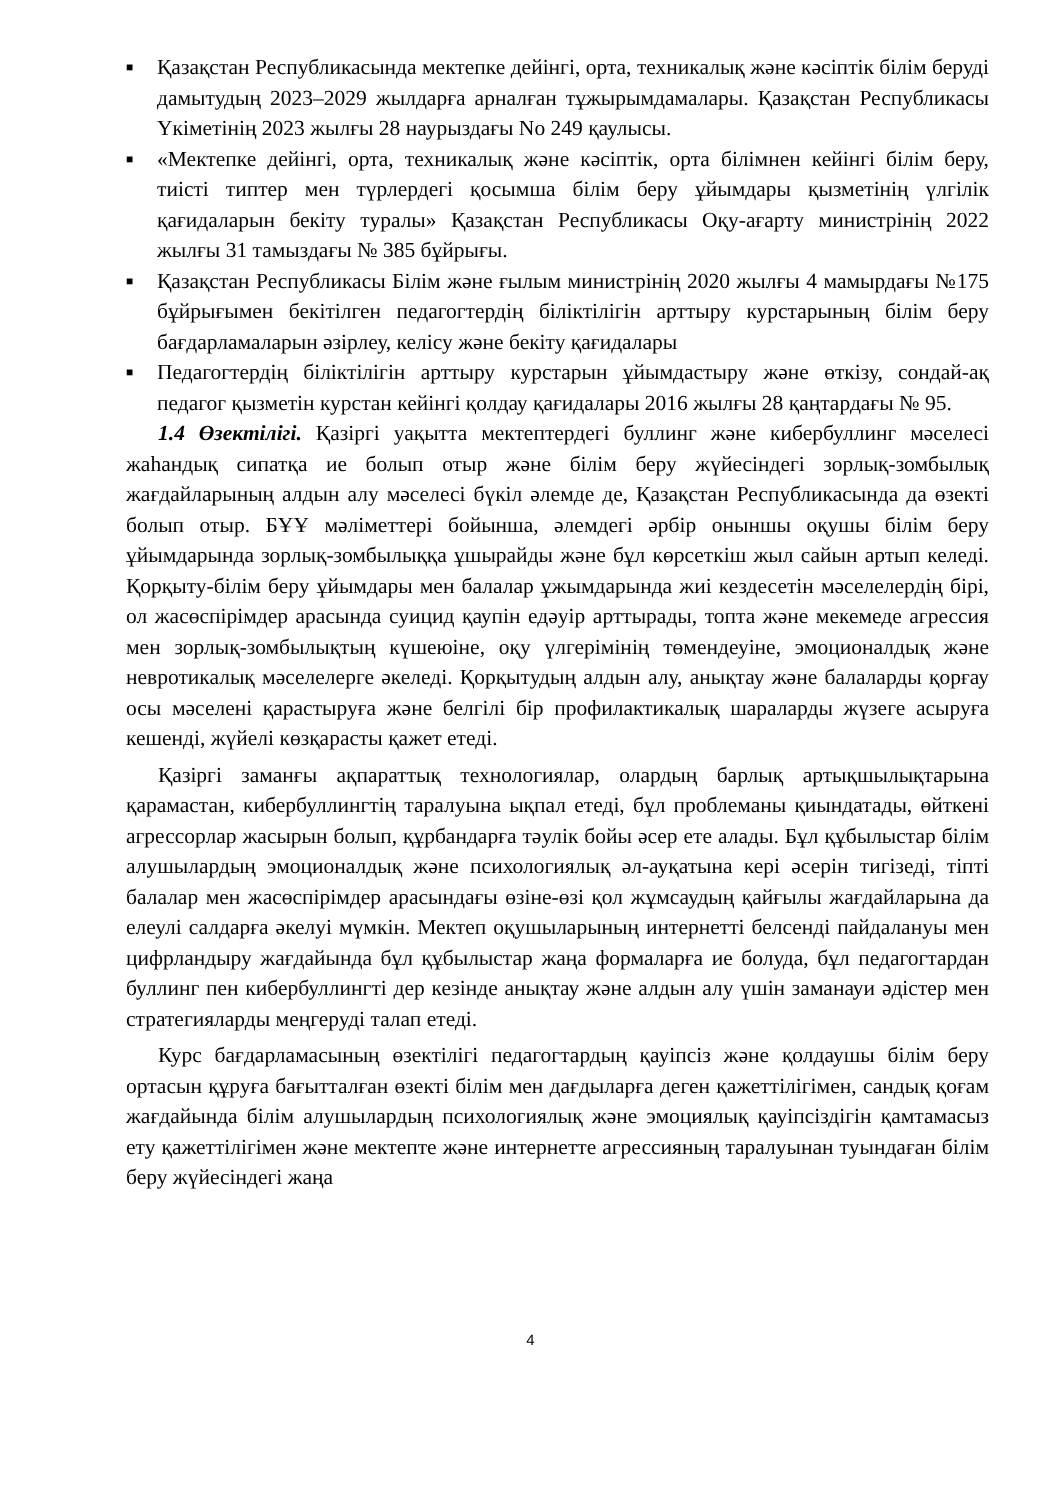■ Қазақстан Республикасында мектепке дейінгі, орта, техникалық және кәсіптік білім беруді дамытудың 2023–2029 жылдарға арналған тұжырымдамалары. Қазақстан Республикасы Үкіметінің 2023 жылғы 28 наурыздағы No 249 қаулысы.
■ «Мектепке дейінгі, орта, техникалық және кәсіптік, орта білімнен кейінгі білім беру, тиісті типтер мен түрлердегі қосымша білім беру ұйымдары қызметінің үлгілік қағидаларын бекіту туралы» Қазақстан Республикасы Оқу-ағарту министрінің 2022 жылғы 31 тамыздағы № 385 бұйрығы.
■ Қазақстан Республикасы Білім және ғылым министрінің 2020 жылғы 4 мамырдағы №175 бұйрығымен бекітілген педагогтердің біліктілігін арттыру курстарының білім беру бағдарламаларын әзірлеу, келісу және бекіту қағидалары
■ Педагогтердің біліктілігін арттыру курстарын ұйымдастыру және өткізу, сондай-ақ педагог қызметін курстан кейінгі қолдау қағидалары 2016 жылғы 28 қаңтардағы № 95.
1.4 Өзектілігі. Қазіргі уақытта мектептердегі буллинг және кибербуллинг мәселесі жаһандық сипатқа ие болып отыр және білім беру жүйесіндегі зорлық-зомбылық жағдайларының алдын алу мәселесі бүкіл әлемде де, Қазақстан Республикасында да өзекті болып отыр. БҰҰ мәліметтері бойынша, әлемдегі әрбір оныншы оқушы білім беру ұйымдарында зорлық-зомбылыққа ұшырайды және бұл көрсеткіш жыл сайын артып келеді. Қорқыту-білім беру ұйымдары мен балалар ұжымдарында жиі кездесетін мәселелердің бірі, ол жасөспірімдер арасында суицид қаупін едәуір арттырады, топта және мекемеде агрессия мен зорлық-зомбылықтың күшеюіне, оқу үлгерімінің төмендеуіне, эмоционалдық және невротикалық мәселелерге әкеледі. Қорқытудың алдын алу, анықтау және балаларды қорғау осы мәселені қарастыруға және белгілі бір профилактикалық шараларды жүзеге асыруға кешенді, жүйелі көзқарасты қажет етеді.
Қазіргі заманғы ақпараттық технологиялар, олардың барлық артықшылықтарына қарамастан, кибербуллингтің таралуына ықпал етеді, бұл проблеманы қиындатады, өйткені агрессорлар жасырын болып, құрбандарға тәулік бойы әсер ете алады. Бұл құбылыстар білім алушылардың эмоционалдық және психологиялық әл-ауқатына кері әсерін тигізеді, тіпті балалар мен жасөспірімдер арасындағы өзіне-өзі қол жұмсаудың қайғылы жағдайларына да елеулі салдарға әкелуі мүмкін. Мектеп оқушыларының интернетті белсенді пайдалануы мен цифрландыру жағдайында бұл құбылыстар жаңа формаларға ие болуда, бұл педагогтардан буллинг пен кибербуллингті дер кезінде анықтау және алдын алу үшін заманауи әдістер мен стратегияларды меңгеруді талап етеді.
Курс бағдарламасының өзектілігі педагогтардың қауіпсіз және қолдаушы білім беру ортасын құруға бағытталған өзекті білім мен дағдыларға деген қажеттілігімен, сандық қоғам жағдайында білім алушылардың психологиялық және эмоциялық қауіпсіздігін қамтамасыз ету қажеттілігімен және мектепте және интернетте агрессияның таралуынан туындаған білім беру жүйесіндегі жаңа
4